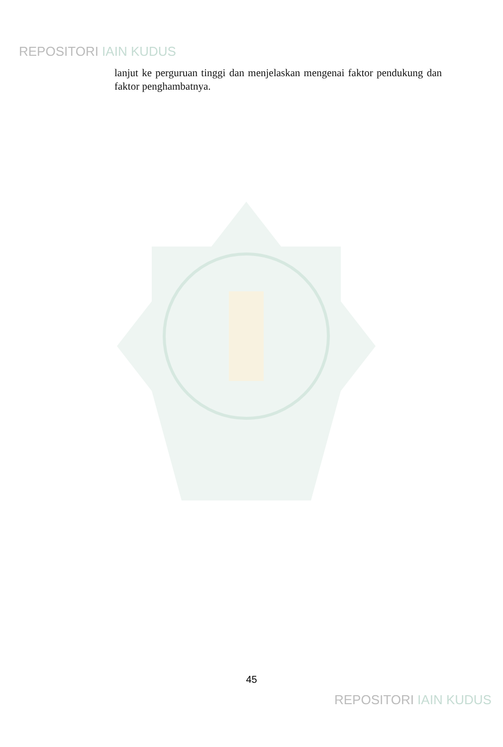REPOSITORI IAIN KUDUS
lanjut ke perguruan tinggi dan menjelaskan mengenai faktor pendukung dan faktor penghambatnya.
45
REPOSITORI IAIN KUDUS